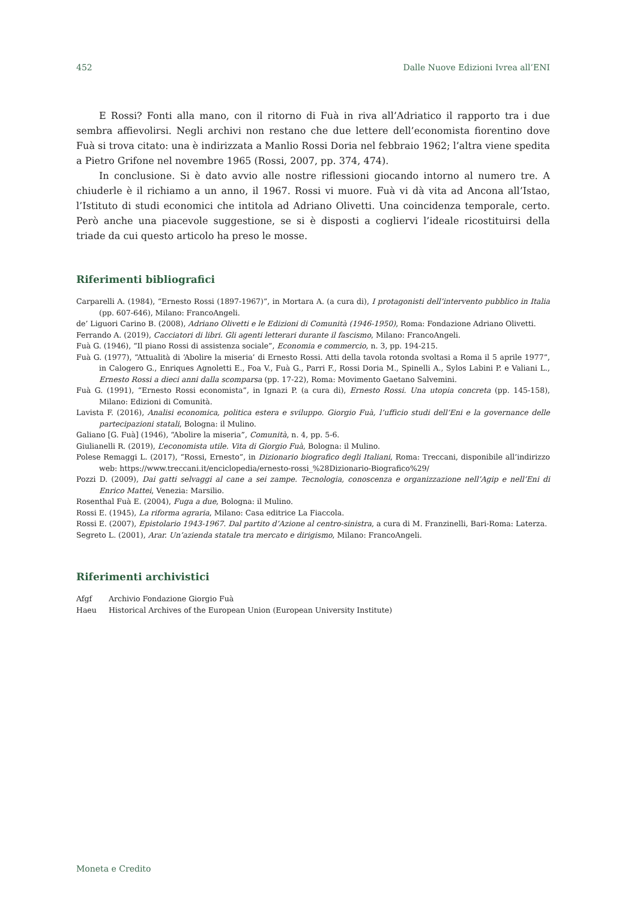452 Dalle Nuove Edizioni Ivrea all’ENI
E Rossi? Fonti alla mano, con il ritorno di Fuà in riva all’Adriatico il rapporto tra i due sembra affievolirsi. Negli archivi non restano che due lettere dell’economista fiorentino dove Fuà si trova citato: una è indirizzata a Manlio Rossi Doria nel febbraio 1962; l’altra viene spedita a Pietro Grifone nel novembre 1965 (Rossi, 2007, pp. 374, 474).
In conclusione. Si è dato avvio alle nostre riflessioni giocando intorno al numero tre. A chiuderle è il richiamo a un anno, il 1967. Rossi vi muore. Fuà vi dà vita ad Ancona all’Istao, l’Istituto di studi economici che intitola ad Adriano Olivetti. Una coincidenza temporale, certo. Però anche una piacevole suggestione, se si è disposti a cogliervi l’ideale ricostituirsi della triade da cui questo articolo ha preso le mosse.
Riferimenti bibliografici
Carparelli A. (1984), “Ernesto Rossi (1897-1967)”, in Mortara A. (a cura di), I protagonisti dell’intervento pubblico in Italia (pp. 607-646), Milano: FrancoAngeli.
de’ Liguori Carino B. (2008), Adriano Olivetti e le Edizioni di Comunità (1946-1950), Roma: Fondazione Adriano Olivetti.
Ferrando A. (2019), Cacciatori di libri. Gli agenti letterari durante il fascismo, Milano: FrancoAngeli.
Fuà G. (1946), “Il piano Rossi di assistenza sociale”, Economia e commercio, n. 3, pp. 194-215.
Fuà G. (1977), “Attualità di ‘Abolire la miseria’ di Ernesto Rossi. Atti della tavola rotonda svoltasi a Roma il 5 aprile 1977”, in Calogero G., Enriques Agnoletti E., Foa V., Fuà G., Parri F., Rossi Doria M., Spinelli A., Sylos Labini P. e Valiani L., Ernesto Rossi a dieci anni dalla scomparsa (pp. 17-22), Roma: Movimento Gaetano Salvemini.
Fuà G. (1991), “Ernesto Rossi economista”, in Ignazi P. (a cura di), Ernesto Rossi. Una utopia concreta (pp. 145-158), Milano: Edizioni di Comunità.
Lavista F. (2016), Analisi economica, politica estera e sviluppo. Giorgio Fuà, l’ufficio studi dell’Eni e la governance delle partecipazioni statali, Bologna: il Mulino.
Galiano [G. Fuà] (1946), “Abolire la miseria”, Comunità, n. 4, pp. 5-6.
Giulianelli R. (2019), L’economista utile. Vita di Giorgio Fuà, Bologna: il Mulino.
Polese Remaggi L. (2017), “Rossi, Ernesto”, in Dizionario biografico degli Italiani, Roma: Treccani, disponibile all’indirizzo web: https://www.treccani.it/enciclopedia/ernesto-rossi_%28Dizionario-Biografico%29/
Pozzi D. (2009), Dai gatti selvaggi al cane a sei zampe. Tecnologia, conoscenza e organizzazione nell’Agip e nell’Eni di Enrico Mattei, Venezia: Marsilio.
Rosenthal Fuà E. (2004), Fuga a due, Bologna: il Mulino.
Rossi E. (1945), La riforma agraria, Milano: Casa editrice La Fiaccola.
Rossi E. (2007), Epistolario 1943-1967. Dal partito d’Azione al centro-sinistra, a cura di M. Franzinelli, Bari-Roma: Laterza.
Segreto L. (2001), Arar. Un’azienda statale tra mercato e dirigismo, Milano: FrancoAngeli.
Riferimenti archivistici
Afgf Archivio Fondazione Giorgio Fuà
Haeu Historical Archives of the European Union (European University Institute)
Moneta e Credito